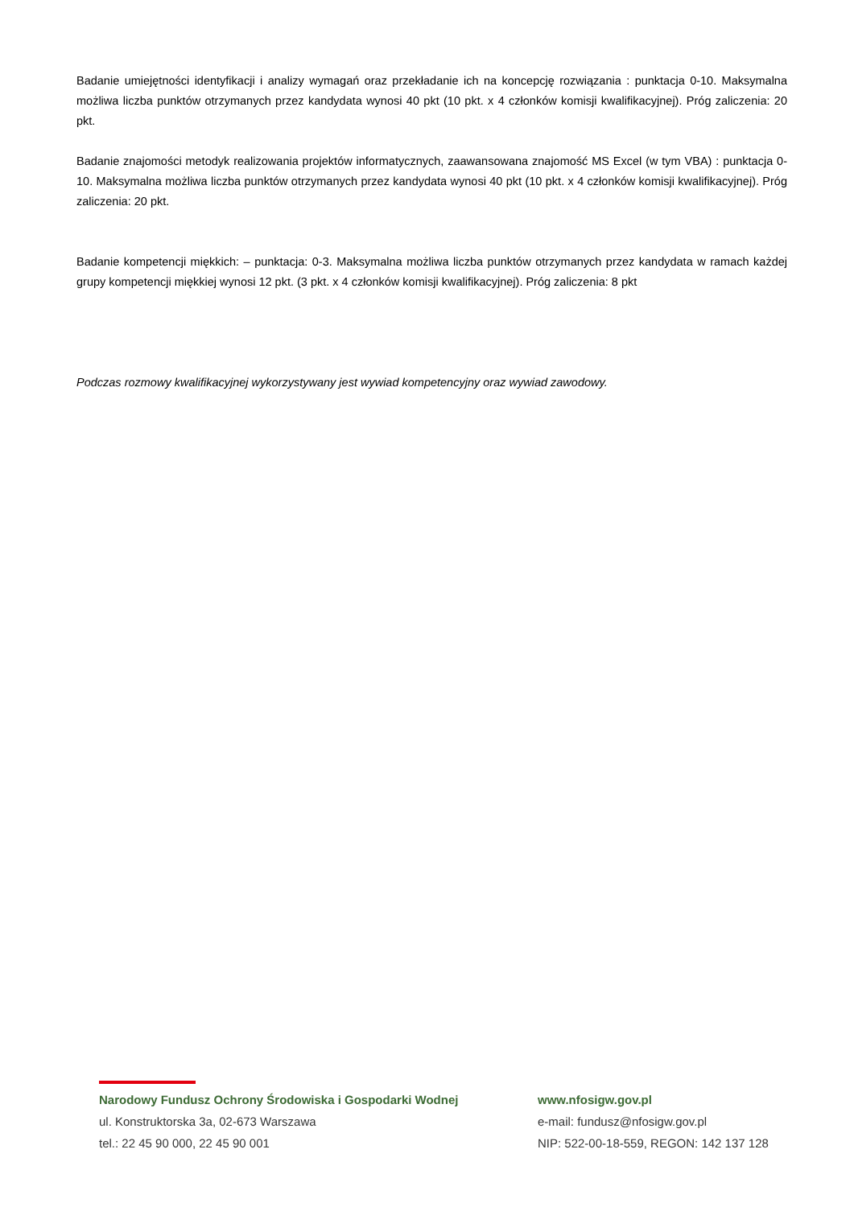Badanie umiejętności identyfikacji i analizy wymagań oraz przekładanie ich na koncepcję rozwiązania : punktacja 0-10. Maksymalna możliwa liczba punktów otrzymanych przez kandydata wynosi 40 pkt (10 pkt. x 4 członków komisji kwalifikacyjnej). Próg zaliczenia: 20 pkt.
Badanie znajomości metodyk realizowania projektów informatycznych, zaawansowana znajomość MS Excel (w tym VBA) : punktacja 0-10. Maksymalna możliwa liczba punktów otrzymanych przez kandydata wynosi 40 pkt (10 pkt. x 4 członków komisji kwalifikacyjnej). Próg zaliczenia: 20 pkt.
Badanie kompetencji miękkich: – punktacja: 0-3. Maksymalna możliwa liczba punktów otrzymanych przez kandydata w ramach każdej grupy kompetencji miękkiej wynosi 12 pkt. (3 pkt. x 4 członków komisji kwalifikacyjnej). Próg zaliczenia: 8 pkt
Podczas rozmowy kwalifikacyjnej wykorzystywany jest wywiad kompetencyjny oraz wywiad zawodowy.
Narodowy Fundusz Ochrony Środowiska i Gospodarki Wodnej
ul. Konstruktorska 3a, 02-673 Warszawa
tel.: 22 45 90 000, 22 45 90 001
www.nfosigw.gov.pl
e-mail: fundusz@nfosigw.gov.pl
NIP: 522-00-18-559, REGON: 142 137 128